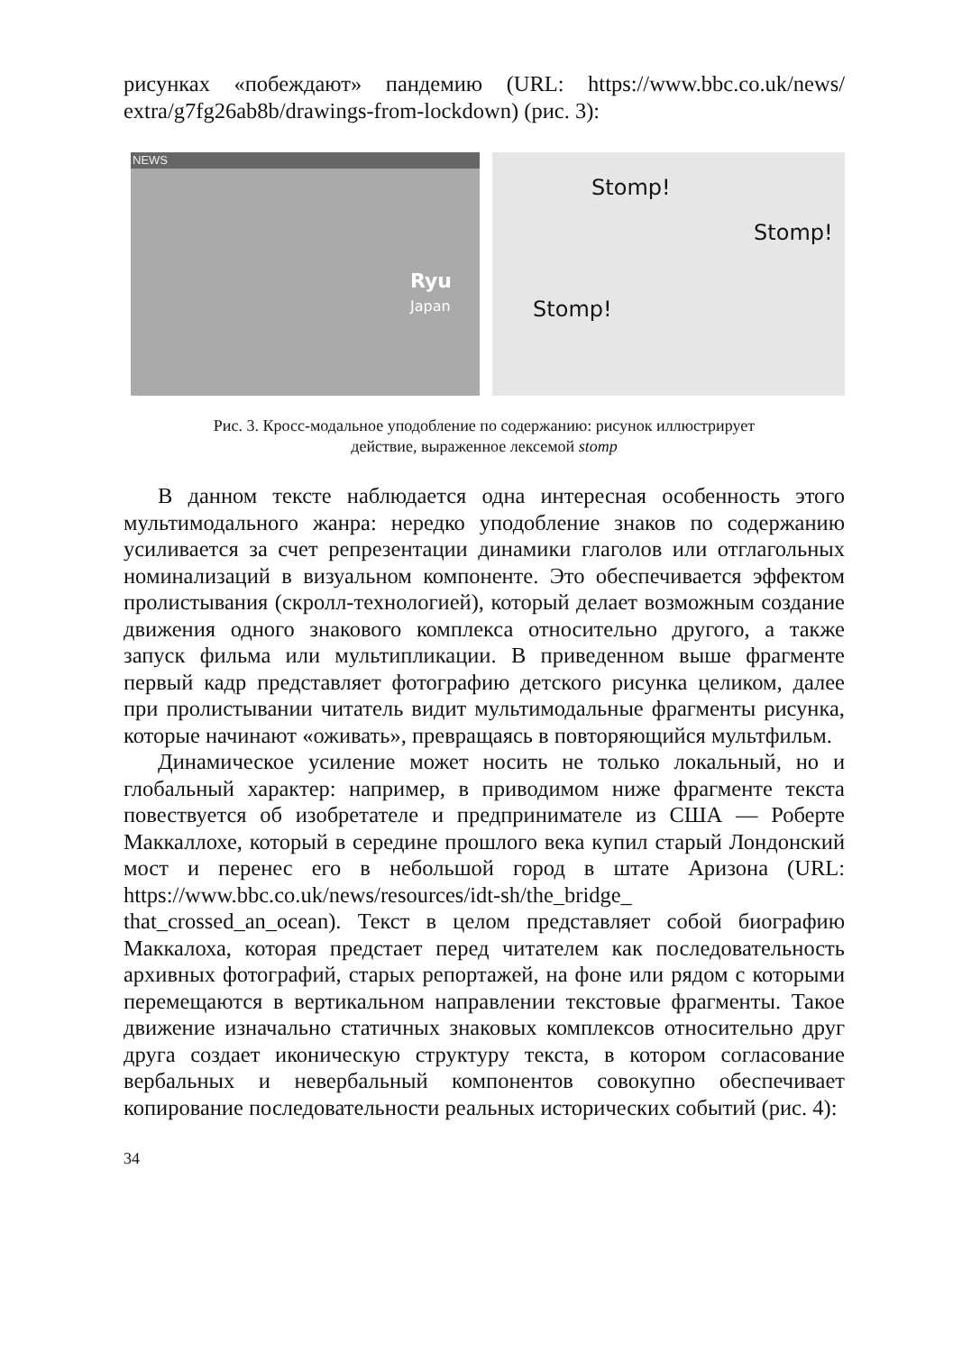рисунках «побеждают» пандемию (URL: https://www.bbc.co.uk/news/ extra/g7fg26ab8b/drawings-from-lockdown) (рис. 3):
NEWS
Ryu
Japan
Stomp!
Stomp!
Stomp!
Рис. 3. Кросс-модальное уподобление по содержанию: рисунок иллюстрирует
действие, выраженное лексемой stomp
В данном тексте наблюдается одна интересная особенность этого мультимодального жанра: нередко уподобление знаков по содержанию усиливается за счет репрезентации динамики глаголов или отглагольных номинализаций в визуальном компоненте. Это обеспечивается эффектом пролистывания (скролл-технологией), который делает возможным создание движения одного знакового комплекса относительно другого, а также запуск фильма или мультипликации. В приведенном выше фрагменте первый кадр представляет фотографию детского рисунка целиком, далее при пролистывании читатель видит мультимодальные фрагменты рисунка, которые начинают «оживать», превращаясь в повторяющийся мультфильм.
Динамическое усиление может носить не только локальный, но и глобальный характер: например, в приводимом ниже фрагменте текста повествуется об изобретателе и предпринимателе из США — Роберте Маккаллохе, который в середине прошлого века купил старый Лондонский мост и перенес его в небольшой город в штате Аризона (URL: https://www.bbc.co.uk/news/resources/idt-sh/the_bridge_ that_crossed_an_ocean). Текст в целом представляет собой биографию Маккалоха, которая предстает перед читателем как последовательность архивных фотографий, старых репортажей, на фоне или рядом с которыми перемещаются в вертикальном направлении текстовые фрагменты. Такое движение изначально статичных знаковых комплексов относительно друг друга создает иконическую структуру текста, в котором согласование вербальных и невербальный компонентов совокупно обеспечивает копирование последовательности реальных исторических событий (рис. 4):
34